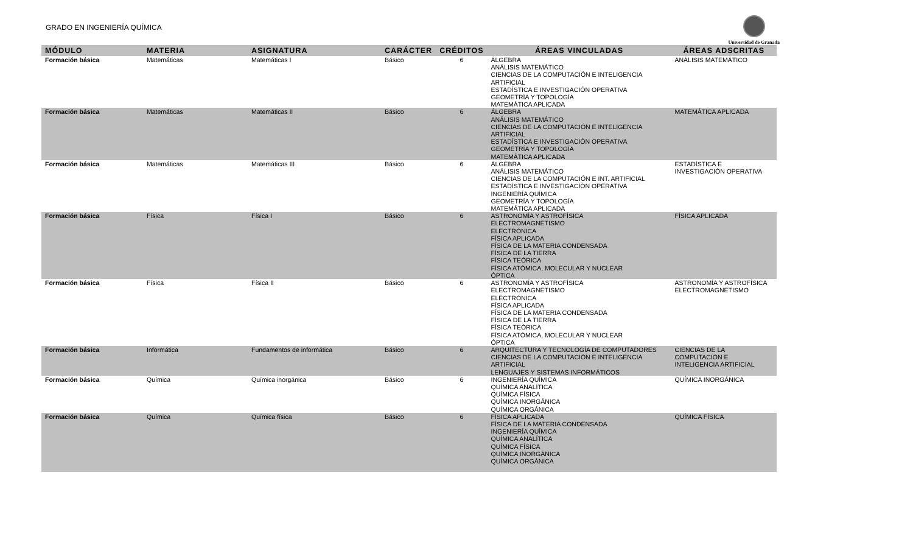GRADO EN INGENIERÍA QUÍMICA
Universidad de Granada
| MÓDULO | MATERIA | ASIGNATURA | CARÁCTER | CRÉDITOS | ÁREAS VINCULADAS | ÁREAS ADSCRITAS |
| --- | --- | --- | --- | --- | --- | --- |
| Formación básica | Matemáticas | Matemáticas I | Básico | 6 | ÁLGEBRA ANÁLISIS MATEMÁTICO CIENCIAS DE LA COMPUTACIÓN E INTELIGENCIA ARTIFICIAL ESTADÍSTICA E INVESTIGACIÓN OPERATIVA GEOMETRÍA Y TOPOLOGÍA MATEMÁTICA APLICADA | ANÁLISIS MATEMÁTICO |
| Formación básica | Matemáticas | Matemáticas II | Básico | 6 | ÁLGEBRA ANÁLISIS MATEMÁTICO CIENCIAS DE LA COMPUTACIÓN E INTELIGENCIA ARTIFICIAL ESTADÍSTICA E INVESTIGACIÓN OPERATIVA GEOMETRÍA Y TOPOLOGÍA MATEMÁTICA APLICADA | MATEMÁTICA APLICADA |
| Formación básica | Matemáticas | Matemáticas III | Básico | 6 | ÁLGEBRA ANÁLISIS MATEMÁTICO CIENCIAS DE LA COMPUTACIÓN E INT. ARTIFICIAL ESTADÍSTICA E INVESTIGACIÓN OPERATIVA INGENIERÍA QUÍMICA GEOMETRÍA Y TOPOLOGÍA MATEMÁTICA APLICADA | ESTADÍSTICA E INVESTIGACIÓN OPERATIVA |
| Formación básica | Física | Física I | Básico | 6 | ASTRONOMÍA Y ASTROFÍSICA ELECTROMAGNETISMO ELECTRÓNICA FÍSICA APLICADA FÍSICA DE LA MATERIA CONDENSADA FÍSICA DE LA TIERRA FÍSICA TEÓRICA FÍSICA ATÓMICA, MOLECULAR Y NUCLEAR ÓPTICA | FÍSICA APLICADA |
| Formación básica | Física | Física II | Básico | 6 | ASTRONOMÍA Y ASTROFÍSICA ELECTROMAGNETISMO ELECTRÓNICA FÍSICA APLICADA FÍSICA DE LA MATERIA CONDENSADA FÍSICA DE LA TIERRA FÍSICA TEÓRICA FÍSICA ATÓMICA, MOLECULAR Y NUCLEAR ÓPTICA | ASTRONOMÍA Y ASTROFÍSICA ELECTROMAGNETISMO |
| Formación básica | Informática | Fundamentos de informática | Básico | 6 | ARQUITECTURA Y TECNOLOGÍA DE COMPUTADORES CIENCIAS DE LA COMPUTACIÓN E INTELIGENCIA ARTIFICIAL LENGUAJES Y SISTEMAS INFORMÁTICOS | CIENCIAS DE LA COMPUTACIÓN E INTELIGENCIA ARTIFICIAL |
| Formación básica | Química | Química inorgánica | Básico | 6 | INGENIERÍA QUÍMICA QUÍMICA ANALÍTICA QUÍMICA FÍSICA QUÍMICA INORGÁNICA QUÍMICA ORGÁNICA | QUÍMICA INORGÁNICA |
| Formación básica | Química | Química física | Básico | 6 | FÍSICA APLICADA FÍSICA DE LA MATERIA CONDENSADA INGENIERÍA QUÍMICA QUÍMICA ANALÍTICA QUÍMICA FÍSICA QUÍMICA INORGÁNICA QUÍMICA ORGÁNICA | QUÍMICA FÍSICA |